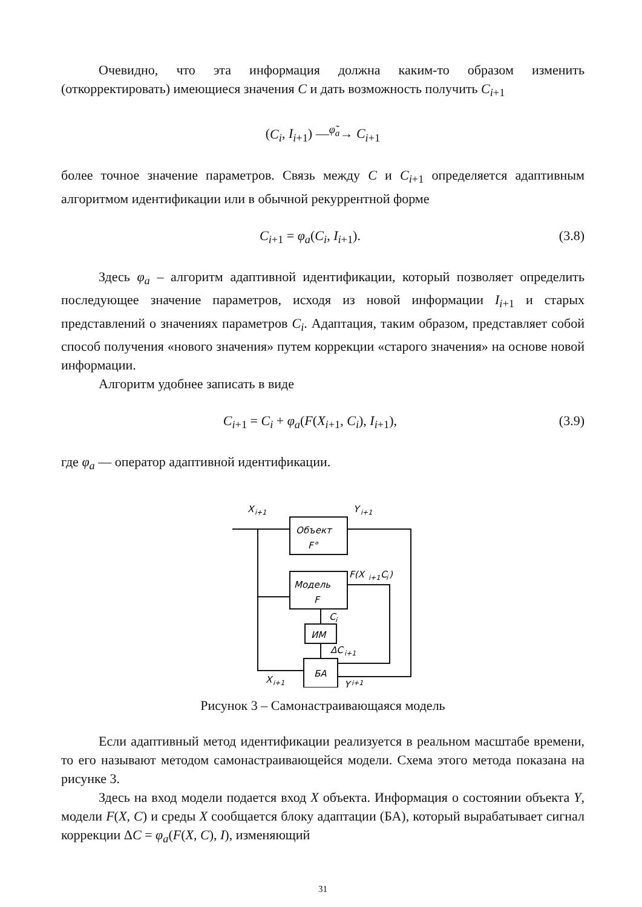Очевидно, что эта информация должна каким-то образом изменить (откорректировать) имеющиеся значения C и дать возможность получить C<sub>i+1</sub>
(C<sub>i</sub>, I<sub>i+1</sub>) —<sup>φ̃<sub>a</sub></sup>→ C<sub>i+1</sub>
более точное значение параметров. Связь между C и C<sub>i+1</sub> определяется адаптивным алгоритмом идентификации или в обычной рекуррентной форме
C<sub>i+1</sub> = φ<sub>a</sub>(C<sub>i</sub>, I<sub>i+1</sub>). (3.8)
Здесь φ<sub>a</sub> – алгоритм адаптивной идентификации, который позволяет определить последующее значение параметров, исходя из новой информации I<sub>i+1</sub> и старых представлений о значениях параметров C<sub>i</sub>. Адаптация, таким образом, представляет собой способ получения «нового значения» путем коррекции «старого значения» на основе новой информации.
Алгоритм удобнее записать в виде
C<sub>i+1</sub> = C<sub>i</sub> + φ<sub>a</sub>(F(X<sub>i+1</sub>, C<sub>i</sub>), I<sub>i+1</sub>),
(3.9)
где φ<sub>a</sub> — оператор адаптивной идентификации.
X
i+1
Объект
F°
Y
i+1
Модель
F
F(X
i+1
C
i
)
C
i
ИМ
ΔC
i+1
БА
X
i+1
Y
i+1
Рисунок 3 – Самонастраивающаяся модель
Если адаптивный метод идентификации реализуется в реальном масштабе времени, то его называют методом самонастраивающейся модели. Схема этого метода показана на рисунке 3.
Здесь на вход модели подается вход X объекта. Информация о состоянии объекта Y, модели F(X, C) и среды X сообщается блоку адаптации (БА), который вырабатывает сигнал коррекции ΔC = φ<sub>a</sub>(F(X, C), I), изменяющий
31